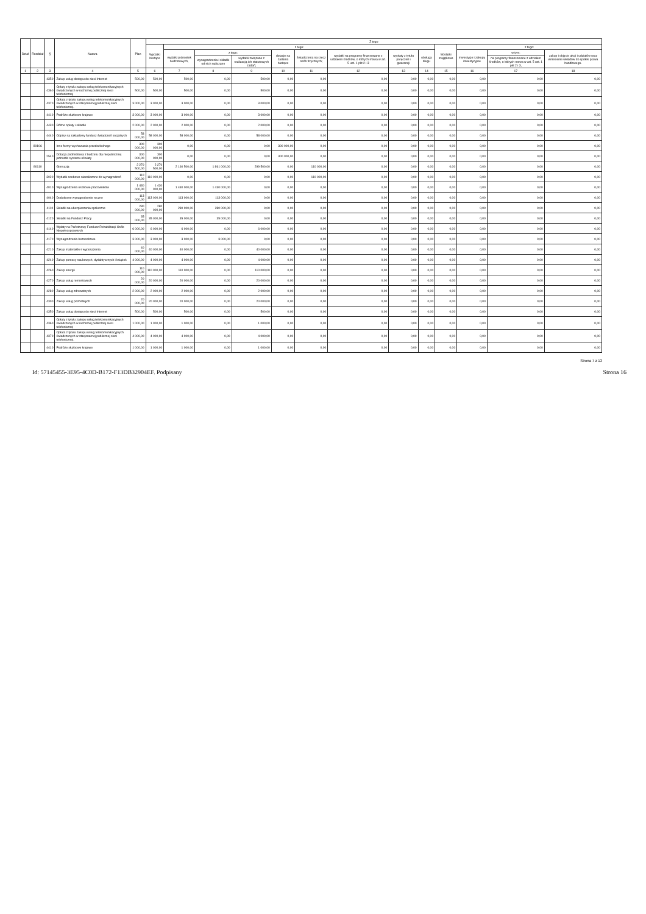| Dział | Rozdział | § | Nazwa | Plan | Z tego | | | | | | | | | | | | |
| --- | --- | --- | --- | --- | --- | --- | --- | --- | --- | --- | --- | --- | --- | --- | --- | --- | --- |
| | | | | | Wydatki bieżące | z tego: | | | | | | | | Wydatki majątkowe | z tego: | | |
| | | | | | | wydatki jednostek budżetowych, | z tego: | | dotacje na zadania bieżące | świadczenia na rzecz osób fizycznych; | wydatki na programy finansowane z udziałem środków, o których mowa w art. 5 ust. 1 pkt 2 i 3 | wypłaty z tytułu poręczeń i gwarancji | obsługa długu | | inwestycje i zakupy inwestycyjne | w tym: | zakup i objęcie akcji i udziałów oraz wniesienie wkładów do spółek prawa handlowego. |
| | | | | | | | wynagrodzenia i składki od nich naliczane | wydatki związane z realizacją ich statutowych zadań; | | | | | | | | na programy finansowane z udziałem środków, o których mowa w art. 5 ust. 1 pkt 2 i 3, | |
| 1 | 2 | 3 | 4 | 5 | 6 | 7 | 8 | 9 | 10 | 11 | 12 | 13 | 14 | 15 | 16 | 17 | 18 |
| | | 4350 | Zakup usług dostępu do sieci Internet | 500,00 | 500,00 | 500,00 | 0,00 | 500,00 | 0,00 | 0,00 | 0,00 | 0,00 | 0,00 | 0,00 | 0,00 | 0,00 | 0,00 |
| | | 4360 | Opłaty z tytułu zakupu usług telekomunikacyjnych świadczonych w ruchomej publicznej sieci telefonicznej | 500,00 | 500,00 | 500,00 | 0,00 | 500,00 | 0,00 | 0,00 | 0,00 | 0,00 | 0,00 | 0,00 | 0,00 | 0,00 | 0,00 |
| | | 4370 | Opłata z tytułu zakupu usług telekomunikacyjnych świadczonych w stacjonarnej publicznej sieci telefonicznej. | 3 000,00 | 3 000,00 | 3 000,00 | 0,00 | 3 000,00 | 0,00 | 0,00 | 0,00 | 0,00 | 0,00 | 0,00 | 0,00 | 0,00 | 0,00 |
| | | 4410 | Podróże służbowe krajowe | 3 000,00 | 3 000,00 | 3 000,00 | 0,00 | 3 000,00 | 0,00 | 0,00 | 0,00 | 0,00 | 0,00 | 0,00 | 0,00 | 0,00 | 0,00 |
| | | 4430 | Różne opłaty i składki | 2 000,00 | 2 000,00 | 2 000,00 | 0,00 | 2 000,00 | 0,00 | 0,00 | 0,00 | 0,00 | 0,00 | 0,00 | 0,00 | 0,00 | 0,00 |
| | | 4440 | Odpisy na zakładowy fundusz świadczeń socjalnych | 58 000,00 | 58 000,00 | 58 000,00 | 0,00 | 58 000,00 | 0,00 | 0,00 | 0,00 | 0,00 | 0,00 | 0,00 | 0,00 | 0,00 | 0,00 |
| | 80106 | | Inne formy wychowania przedszkolnego | 300 000,00 | 300 000,00 | 0,00 | 0,00 | 0,00 | 300 000,00 | 0,00 | 0,00 | 0,00 | 0,00 | 0,00 | 0,00 | 0,00 | 0,00 |
| | | 2540 | Dotacja podmiotowa z budżetu dla niepublicznej jednostki systemu oświaty | 300 000,00 | 300 000,00 | 0,00 | 0,00 | 0,00 | 300 000,00 | 0,00 | 0,00 | 0,00 | 0,00 | 0,00 | 0,00 | 0,00 | 0,00 |
| | 80110 | | Gimnazja | 2 270 500,00 | 2 270 500,00 | 2 160 500,00 | 1 861 000,00 | 299 500,00 | 0,00 | 110 000,00 | 0,00 | 0,00 | 0,00 | 0,00 | 0,00 | 0,00 | 0,00 |
| | | 3020 | Wydatki osobowe niezaliczone do wynagrodzeń | 110 000,00 | 110 000,00 | 0,00 | 0,00 | 0,00 | 0,00 | 110 000,00 | 0,00 | 0,00 | 0,00 | 0,00 | 0,00 | 0,00 | 0,00 |
| | | 4010 | Wynagrodzenia osobowe pracowników | 1 430 000,00 | 1 430 000,00 | 1 430 000,00 | 1 430 000,00 | 0,00 | 0,00 | 0,00 | 0,00 | 0,00 | 0,00 | 0,00 | 0,00 | 0,00 | 0,00 |
| | | 4040 | Dodatkowe wynagrodzenie roczne | 113 000,00 | 113 000,00 | 113 000,00 | 113 000,00 | 0,00 | 0,00 | 0,00 | 0,00 | 0,00 | 0,00 | 0,00 | 0,00 | 0,00 | 0,00 |
| | | 4110 | Składki na ubezpieczenia społeczne | 280 000,00 | 280 000,00 | 280 000,00 | 280 000,00 | 0,00 | 0,00 | 0,00 | 0,00 | 0,00 | 0,00 | 0,00 | 0,00 | 0,00 | 0,00 |
| | | 4120 | Składki na Fundusz Pracy | 35 000,00 | 35 000,00 | 35 000,00 | 35 000,00 | 0,00 | 0,00 | 0,00 | 0,00 | 0,00 | 0,00 | 0,00 | 0,00 | 0,00 | 0,00 |
| | | 4140 | Wpłaty na Państwowy Fundusz Rehabilitacji Osób Niepełnosprawnych | 6 000,00 | 6 000,00 | 6 000,00 | 0,00 | 6 000,00 | 0,00 | 0,00 | 0,00 | 0,00 | 0,00 | 0,00 | 0,00 | 0,00 | 0,00 |
| | | 4170 | Wynagrodzenia bezosobowe | 3 000,00 | 3 000,00 | 3 000,00 | 3 000,00 | 0,00 | 0,00 | 0,00 | 0,00 | 0,00 | 0,00 | 0,00 | 0,00 | 0,00 | 0,00 |
| | | 4210 | Zakup materiałów i wyposażenia | 40 000,00 | 40 000,00 | 40 000,00 | 0,00 | 40 000,00 | 0,00 | 0,00 | 0,00 | 0,00 | 0,00 | 0,00 | 0,00 | 0,00 | 0,00 |
| | | 4240 | Zakup pomocy naukowych, dydaktycznych i książek | 4 000,00 | 4 000,00 | 4 000,00 | 0,00 | 4 000,00 | 0,00 | 0,00 | 0,00 | 0,00 | 0,00 | 0,00 | 0,00 | 0,00 | 0,00 |
| | | 4260 | Zakup energii | 110 000,00 | 110 000,00 | 110 000,00 | 0,00 | 110 000,00 | 0,00 | 0,00 | 0,00 | 0,00 | 0,00 | 0,00 | 0,00 | 0,00 | 0,00 |
| | | 4270 | Zakup usług remontowych | 20 000,00 | 20 000,00 | 20 000,00 | 0,00 | 20 000,00 | 0,00 | 0,00 | 0,00 | 0,00 | 0,00 | 0,00 | 0,00 | 0,00 | 0,00 |
| | | 4280 | Zakup usług zdrowotnych | 2 000,00 | 2 000,00 | 2 000,00 | 0,00 | 2 000,00 | 0,00 | 0,00 | 0,00 | 0,00 | 0,00 | 0,00 | 0,00 | 0,00 | 0,00 |
| | | 4300 | Zakup usług pozostałych | 20 000,00 | 20 000,00 | 20 000,00 | 0,00 | 20 000,00 | 0,00 | 0,00 | 0,00 | 0,00 | 0,00 | 0,00 | 0,00 | 0,00 | 0,00 |
| | | 4350 | Zakup usług dostępu do sieci Internet | 500,00 | 500,00 | 500,00 | 0,00 | 500,00 | 0,00 | 0,00 | 0,00 | 0,00 | 0,00 | 0,00 | 0,00 | 0,00 | 0,00 |
| | | 4360 | Opłaty z tytułu zakupu usług telekomunikacyjnych świadczonych w ruchomej publicznej sieci telefonicznej | 1 000,00 | 1 000,00 | 1 000,00 | 0,00 | 1 000,00 | 0,00 | 0,00 | 0,00 | 0,00 | 0,00 | 0,00 | 0,00 | 0,00 | 0,00 |
| | | 4370 | Opłata z tytułu zakupu usług telekomunikacyjnych świadczonych w stacjonarnej publicznej sieci telefonicznej. | 4 000,00 | 4 000,00 | 4 000,00 | 0,00 | 4 000,00 | 0,00 | 0,00 | 0,00 | 0,00 | 0,00 | 0,00 | 0,00 | 0,00 | 0,00 |
| | | 4410 | Podróże służbowe krajowe | 1 000,00 | 1 000,00 | 1 000,00 | 0,00 | 1 000,00 | 0,00 | 0,00 | 0,00 | 0,00 | 0,00 | 0,00 | 0,00 | 0,00 | 0,00 |
Strona 7 z 13
Id: 57145455-3E95-4C0D-B172-F13DB32904EF. Podpisany Strona 16